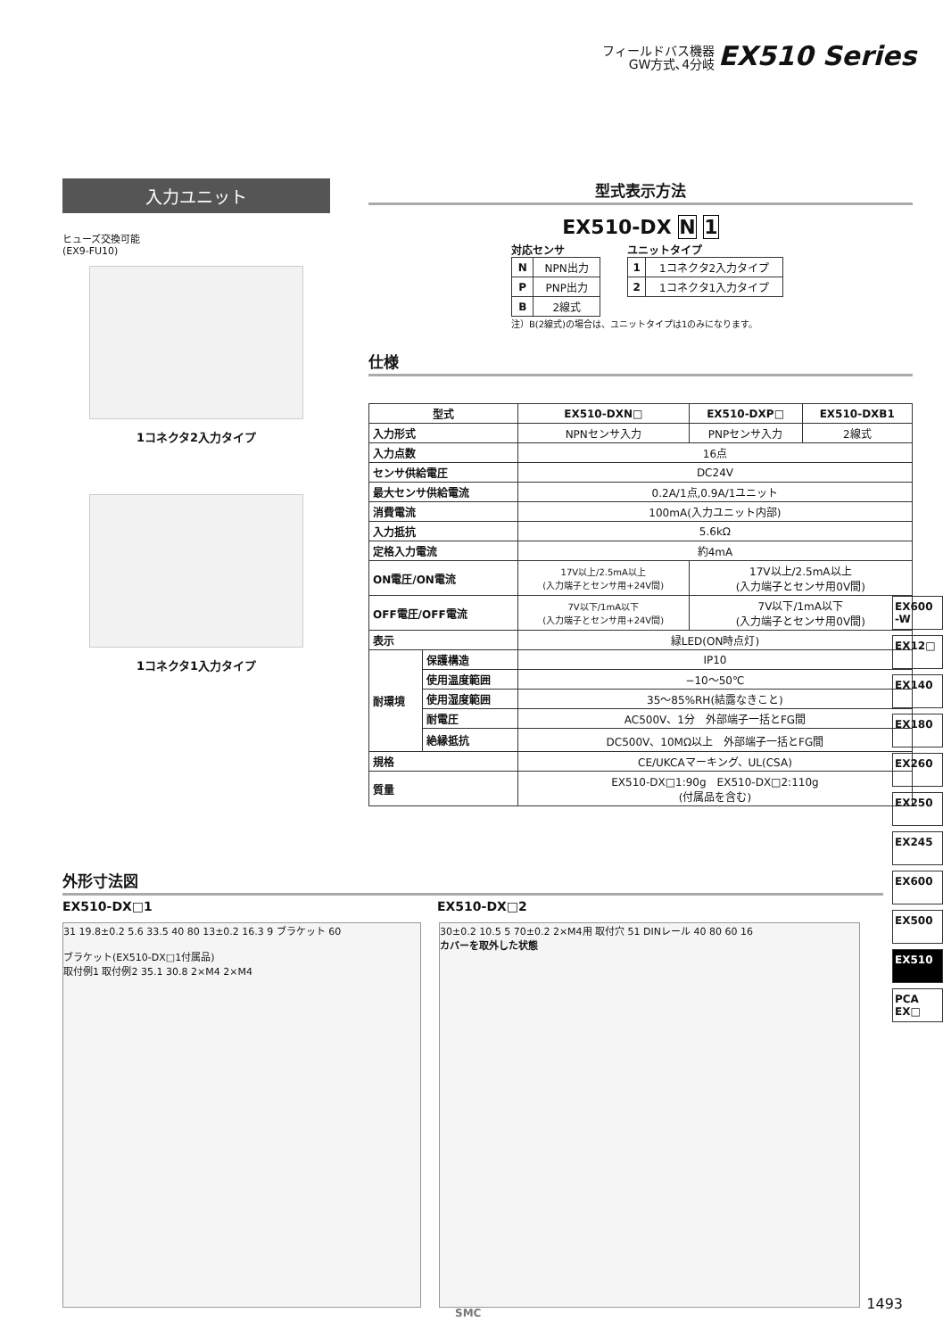フィールドバス機器
GW方式､4分岐 EX510 Series
入力ユニット
ヒューズ交換可能
(EX9-FU10)
1コネクタ2入力タイプ
1コネクタ1入力タイプ
型式表示方法
EX510-DX N 1
対応センサ
| N | NPN出力 |
| P | PNP出力 |
| B | 2線式 |
ユニットタイプ
| 1 | 1コネクタ2入力タイプ |
| 2 | 1コネクタ1入力タイプ |
注）B(2線式)の場合は、ユニットタイプは1のみになります。
仕様
| 型式 | | EX510-DXN□ | EX510-DXP□ | EX510-DXB1 |
| --- | --- | --- | --- | --- |
| 入力形式 | | NPNセンサ入力 | PNPセンサ入力 | 2線式 |
| 入力点数 | | 16点 | | |
| センサ供給電圧 | | DC24V | | |
| 最大センサ供給電流 | | 0.2A/1点,0.9A/1ユニット | | |
| 消費電流 | | 100mA(入力ユニット内部) | | |
| 入力抵抗 | | 5.6kΩ | | |
| 定格入力電流 | | 約4mA | | |
| ON電圧/ON電流 | | 17V以上/2.5mA以上 (入力端子とセンサ用+24V間) | 17V以上/2.5mA以上 (入力端子とセンサ用0V間) | |
| OFF電圧/OFF電流 | | 7V以下/1mA以下 (入力端子とセンサ用+24V間) | 7V以下/1mA以下 (入力端子とセンサ用0V間) | |
| 表示 | | 緑LED(ON時点灯) | | |
| 耐環境 | 保護構造 | IP10 | | |
| | 使用温度範囲 | −10〜50℃ | | |
| | 使用湿度範囲 | 35〜85%RH(結露なきこと) | | |
| | 耐電圧 | AC500V、1分 外部端子一括とFG間 | | |
| | 絶縁抵抗 | DC500V、10MΩ以上 外部端子一括とFG間 | | |
| 規格 | | CE/UKCAマーキング、UL(CSA) | | |
| 質量 | | EX510-DX□1:90g EX510-DX□2:110g (付属品を含む) | | |
外形寸法図
EX510-DX□1 EX510-DX□2
31 19.8±0.2 5.6 33.5 40 80 13±0.2 16.3 9 ブラケット 60
ブラケット(EX510-DX□1付属品)
取付例1 取付例2 35.1 30.8 2×M4 2×M4
30±0.2 10.5 5 70±0.2 2×M4用 取付穴 51 DINレール 40 80 60 16
カバーを取外した状態
EX600 -W
EX12□
EX140
EX180
EX260
EX250
EX245
EX600
EX500
EX510
PCA EX□
SMC
1493